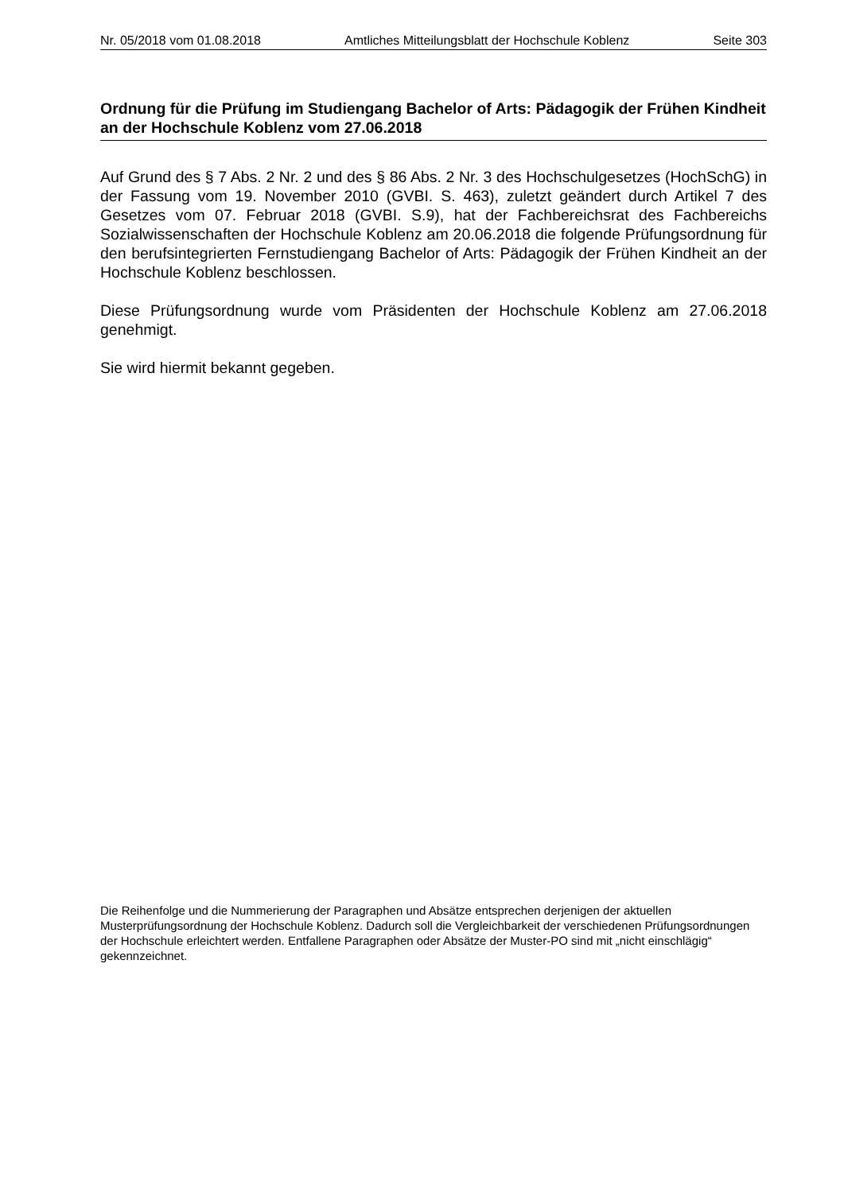Nr. 05/2018 vom 01.08.2018 Amtliches Mitteilungsblatt der Hochschule Koblenz Seite 303
Ordnung für die Prüfung im Studiengang Bachelor of Arts: Pädagogik der Frühen Kindheit an der Hochschule Koblenz vom 27.06.2018
Auf Grund des § 7 Abs. 2 Nr. 2 und des § 86 Abs. 2 Nr. 3 des Hochschulgesetzes (HochSchG) in der Fassung vom 19. November 2010 (GVBI. S. 463), zuletzt geändert durch Artikel 7 des Gesetzes vom 07. Februar 2018 (GVBI. S.9), hat der Fachbereichsrat des Fachbereichs Sozialwissenschaften der Hochschule Koblenz am 20.06.2018 die folgende Prüfungsordnung für den berufsintegrierten Fernstudiengang Bachelor of Arts: Pädagogik der Frühen Kindheit an der Hochschule Koblenz beschlossen.
Diese Prüfungsordnung wurde vom Präsidenten der Hochschule Koblenz am 27.06.2018 genehmigt.
Sie wird hiermit bekannt gegeben.
Die Reihenfolge und die Nummerierung der Paragraphen und Absätze entsprechen derjenigen der aktuellen Musterprüfungsordnung der Hochschule Koblenz. Dadurch soll die Vergleichbarkeit der verschiedenen Prüfungsordnungen der Hochschule erleichtert werden. Entfallene Paragraphen oder Absätze der Muster-PO sind mit „nicht einschlägig“ gekennzeichnet.